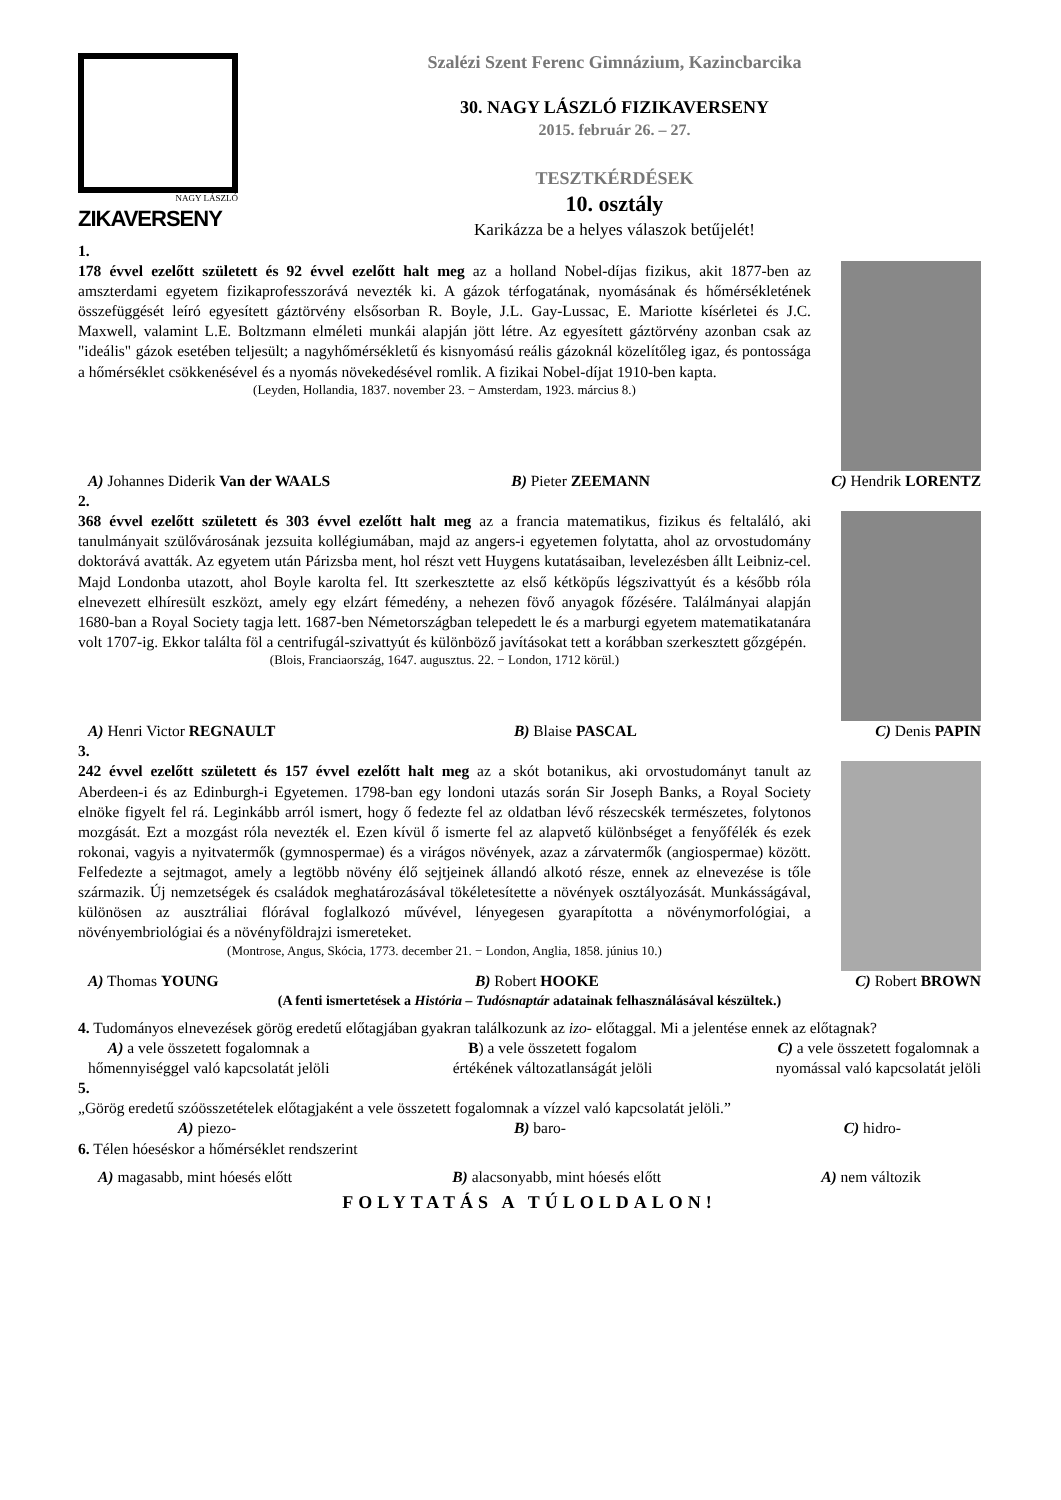NAGY LÁSZLÓ
ZIKAVERSENY
Szalézi Szent Ferenc Gimnázium, Kazincbarcika
30. NAGY LÁSZLÓ FIZIKAVERSENY
2015. február 26. – 27.
TESZTKÉRDÉSEK
10. osztály
Karikázza be a helyes válaszok betűjelét!
1.
178 évvel ezelőtt született és 92 évvel ezelőtt halt meg az a holland Nobel-díjas fizikus, akit 1877-ben az amszterdami egyetem fizikaprofesszorává nevezték ki. A gázok térfogatának, nyomásának és hőmérsékletének összefüggését leíró egyesített gáztörvény elsősorban R. Boyle, J.L. Gay-Lussac, E. Mariotte kísérletei és J.C. Maxwell, valamint L.E. Boltzmann elméleti munkái alapján jött létre. Az egyesített gáztörvény azonban csak az "ideális" gázok esetében teljesült; a nagyhőmérsékletű és kisnyomású reális gázoknál közelítőleg igaz, és pontossága a hőmérséklet csökkenésével és a nyomás növekedésével romlik. A fizikai Nobel-díjat 1910-ben kapta.
(Leyden, Hollandia, 1837. november 23. − Amsterdam, 1923. március 8.)
A) Johannes Diderik Van der WAALS B) Pieter ZEEMANN C) Hendrik LORENTZ
2.
368 évvel ezelőtt született és 303 évvel ezelőtt halt meg az a francia matematikus, fizikus és feltaláló, aki tanulmányait szülővárosának jezsuita kollégiumában, majd az angers-i egyetemen folytatta, ahol az orvostudomány doktorává avatták. Az egyetem után Párizsba ment, hol részt vett Huygens kutatásaiban, levelezésben állt Leibniz-cel. Majd Londonba utazott, ahol Boyle karolta fel. Itt szerkesztette az első kétköpűs légszivattyút és a később róla elnevezett elhíresült eszközt, amely egy elzárt fémedény, a nehezen fövő anyagok főzésére. Találmányai alapján 1680-ban a Royal Society tagja lett. 1687-ben Németországban telepedett le és a marburgi egyetem matematikatanára volt 1707-ig. Ekkor találta föl a centrifugál-szivattyút és különböző javításokat tett a korábban szerkesztett gőzgépén.
(Blois, Franciaország, 1647. augusztus. 22. − London, 1712 körül.)
A) Henri Victor REGNAULT B) Blaise PASCAL C) Denis PAPIN
3.
242 évvel ezelőtt született és 157 évvel ezelőtt halt meg az a skót botanikus, aki orvostudományt tanult az Aberdeen-i és az Edinburgh-i Egyetemen. 1798-ban egy londoni utazás során Sir Joseph Banks, a Royal Society elnöke figyelt fel rá. Leginkább arról ismert, hogy ő fedezte fel az oldatban lévő részecskék természetes, folytonos mozgását. Ezt a mozgást róla nevezték el. Ezen kívül ő ismerte fel az alapvető különbséget a fenyőfélék és ezek rokonai, vagyis a nyitvatermők (gymnospermae) és a virágos növények, azaz a zárvatermők (angiospermae) között. Felfedezte a sejtmagot, amely a legtöbb növény élő sejtjeinek állandó alkotó része, ennek az elnevezése is tőle származik. Új nemzetségek és családok meghatározásával tökéletesítette a növények osztályozását. Munkásságával, különösen az ausztráliai flórával foglalkozó művével, lényegesen gyarapította a növénymorfológiai, a növényembriológiai és a növényföldrajzi ismereteket.
(Montrose, Angus, Skócia, 1773. december 21. − London, Anglia, 1858. június 10.)
A) Thomas YOUNG B) Robert HOOKE C) Robert BROWN
(A fenti ismertetések a História – Tudósnaptár adatainak felhasználásával készültek.)
4. Tudományos elnevezések görög eredetű előtagjában gyakran találkozunk az izo- előtaggal. Mi a jelentése ennek az előtagnak?
A) a vele összetett fogalomnak a
hőmennyiséggel való kapcsolatát jelöli B) a vele összetett fogalom
értékének változatlanságát jelöli C) a vele összetett fogalomnak a
nyomással való kapcsolatát jelöli
5.
„Görög eredetű szóösszetételek előtagjaként a vele összetett fogalomnak a vízzel való kapcsolatát jelöli.”
A) piezo- B) baro- C) hidro-
6. Télen hóeséskor a hőmérséklet rendszerint
A) magasabb, mint hóesés előtt B) alacsonyabb, mint hóesés előtt A) nem változik
FOLYTATÁS A TÚLOLDALON!